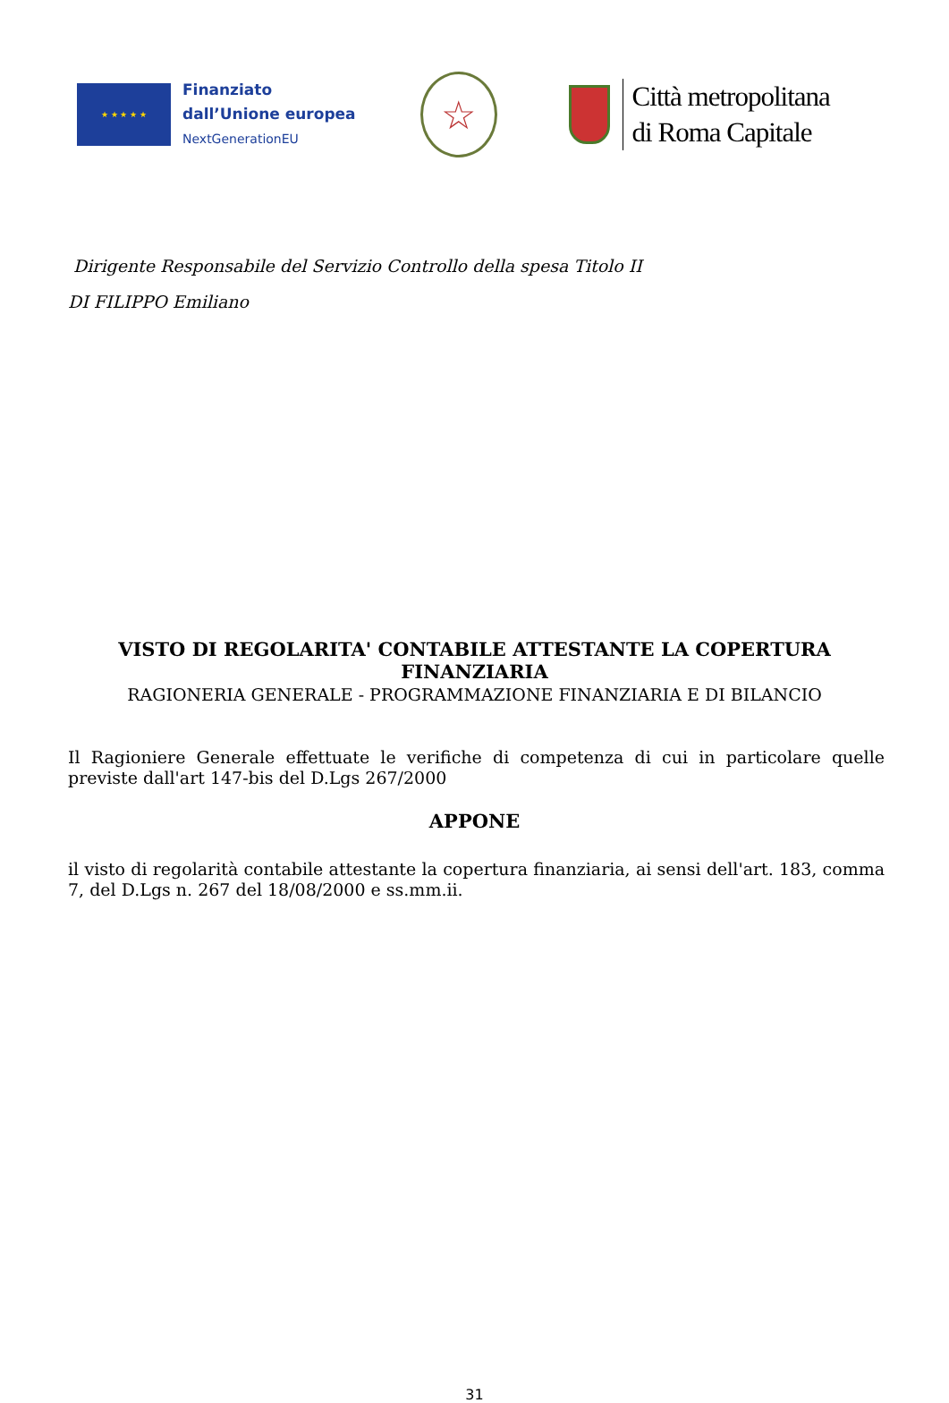★ ★ ★ ★ ★
Finanziato
dall’Unione europea
NextGenerationEU
☆
Città metropolitana
di Roma Capitale
Dirigente Responsabile del Servizio Controllo della spesa Titolo II
DI FILIPPO Emiliano
VISTO DI REGOLARITA' CONTABILE ATTESTANTE LA COPERTURA
FINANZIARIA
RAGIONERIA GENERALE - PROGRAMMAZIONE FINANZIARIA E DI BILANCIO
Il Ragioniere Generale effettuate le verifiche di competenza di cui in particolare quelle previste dall'art 147-bis del D.Lgs 267/2000
APPONE
il visto di regolarità contabile attestante la copertura finanziaria, ai sensi dell'art. 183, comma 7, del D.Lgs n. 267 del 18/08/2000 e ss.mm.ii.
31